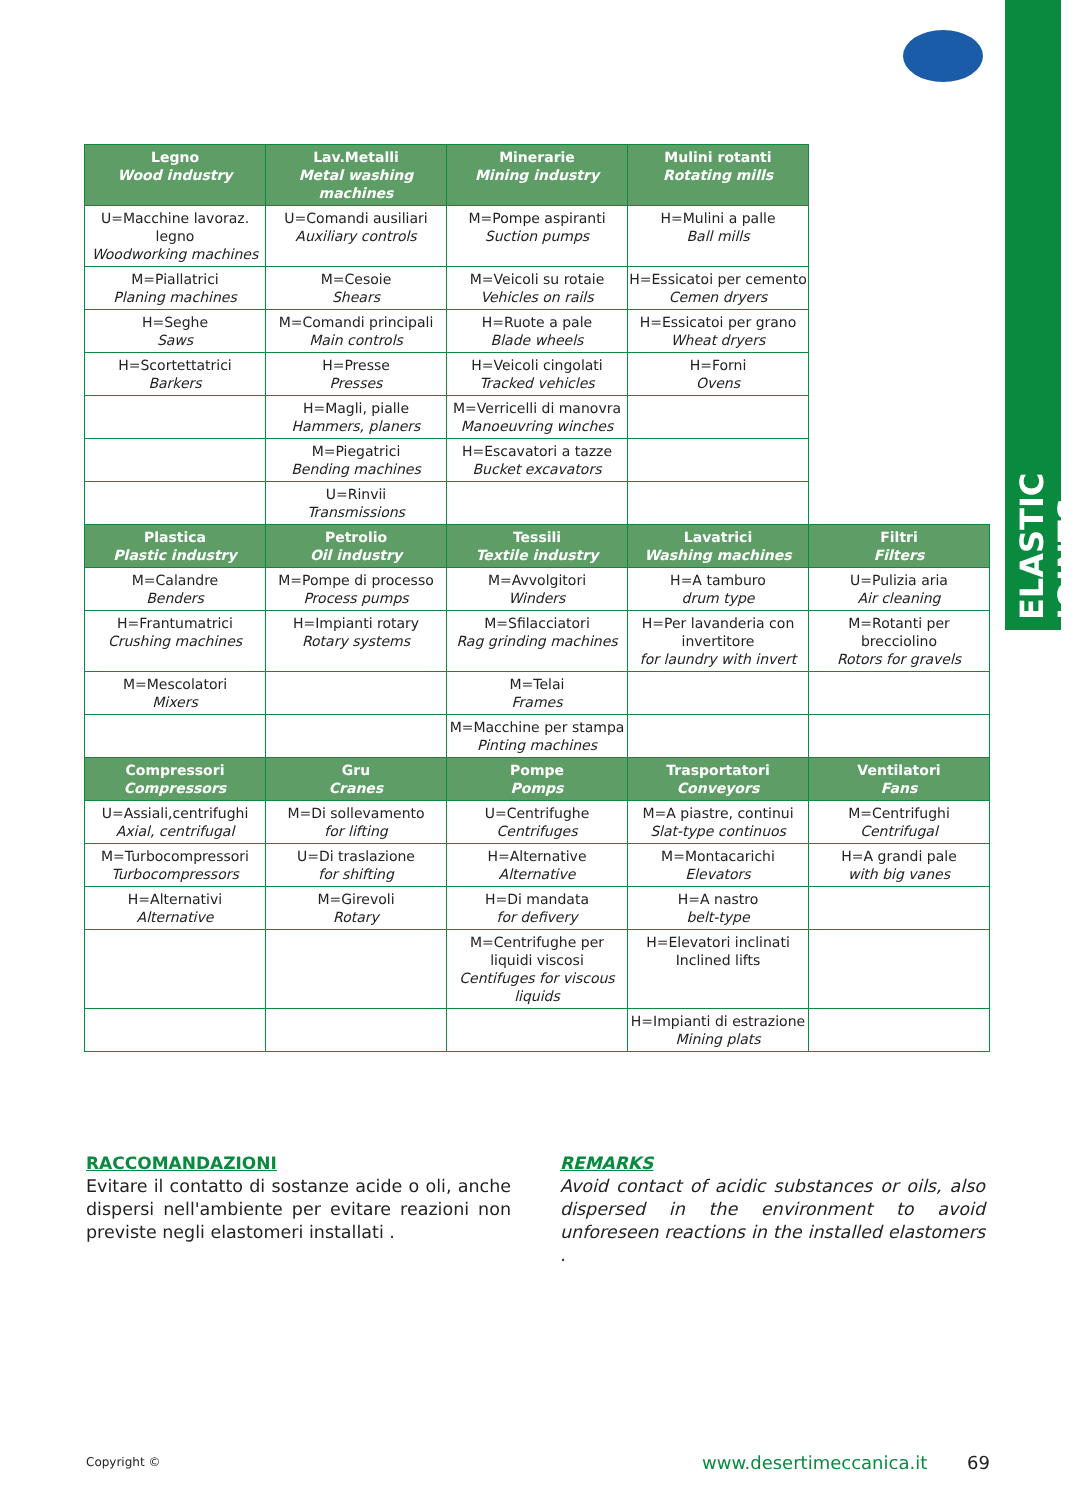ELASTIC JOINTS
| Legno Wood industry | Lav.Metalli Metal washing machines | Minerarie Mining industry | Mulini rotanti Rotating mills | |
| U=Macchine lavoraz. legno Woodworking machines | U=Comandi ausiliari Auxiliary controls | M=Pompe aspiranti Suction pumps | H=Mulini a palle Ball mills | |
| M=Piallatrici Planing machines | M=Cesoie Shears | M=Veicoli su rotaie Vehicles on rails | H=Essicatoi per cemento Cemen dryers | |
| H=Seghe Saws | M=Comandi principali Main controls | H=Ruote a pale Blade wheels | H=Essicatoi per grano Wheat dryers | |
| H=Scortettatrici Barkers | H=Presse Presses | H=Veicoli cingolati Tracked vehicles | H=Forni Ovens | |
| | H=Magli, pialle Hammers, planers | M=Verricelli di manovra Manoeuvring winches | | |
| | M=Piegatrici Bending machines | H=Escavatori a tazze Bucket excavators | | |
| | U=Rinvii Transmissions | | | |
| Plastica Plastic industry | Petrolio Oil industry | Tessili Textile industry | Lavatrici Washing machines | Filtri Filters |
| M=Calandre Benders | M=Pompe di processo Process pumps | M=Avvolgitori Winders | H=A tamburo drum type | U=Pulizia aria Air cleaning |
| H=Frantumatrici Crushing machines | H=Impianti rotary Rotary systems | M=Sfilacciatori Rag grinding machines | H=Per lavanderia con invertitore for laundry with invert | M=Rotanti per brecciolino Rotors for gravels |
| M=Mescolatori Mixers | | M=Telai Frames | | |
| | | M=Macchine per stampa Pinting machines | | |
| Compressori Compressors | Gru Cranes | Pompe Pomps | Trasportatori Conveyors | Ventilatori Fans |
| U=Assiali,centrifughi Axial, centrifugal | M=Di sollevamento for lifting | U=Centrifughe Centrifuges | M=A piastre, continui Slat-type continuos | M=Centrifughi Centrifugal |
| M=Turbocompressori Turbocompressors | U=Di traslazione for shifting | H=Alternative Alternative | M=Montacarichi Elevators | H=A grandi pale with big vanes |
| H=Alternativi Alternative | M=Girevoli Rotary | H=Di mandata for defivery | H=A nastro belt-type | |
| | | M=Centrifughe per liquidi viscosi Centifuges for viscous liquids | H=Elevatori inclinati Inclined lifts | |
| | | | H=Impianti di estrazione Mining plats | |
RACCOMANDAZIONI
Evitare il contatto di sostanze acide o oli, anche dispersi nell'ambiente per evitare reazioni non previste negli elastomeri installati .
REMARKS
Avoid contact of acidic substances or oils, also dispersed in the environment to avoid unforeseen reactions in the installed elastomers .
Copyright © www.desertimeccanica.it 69